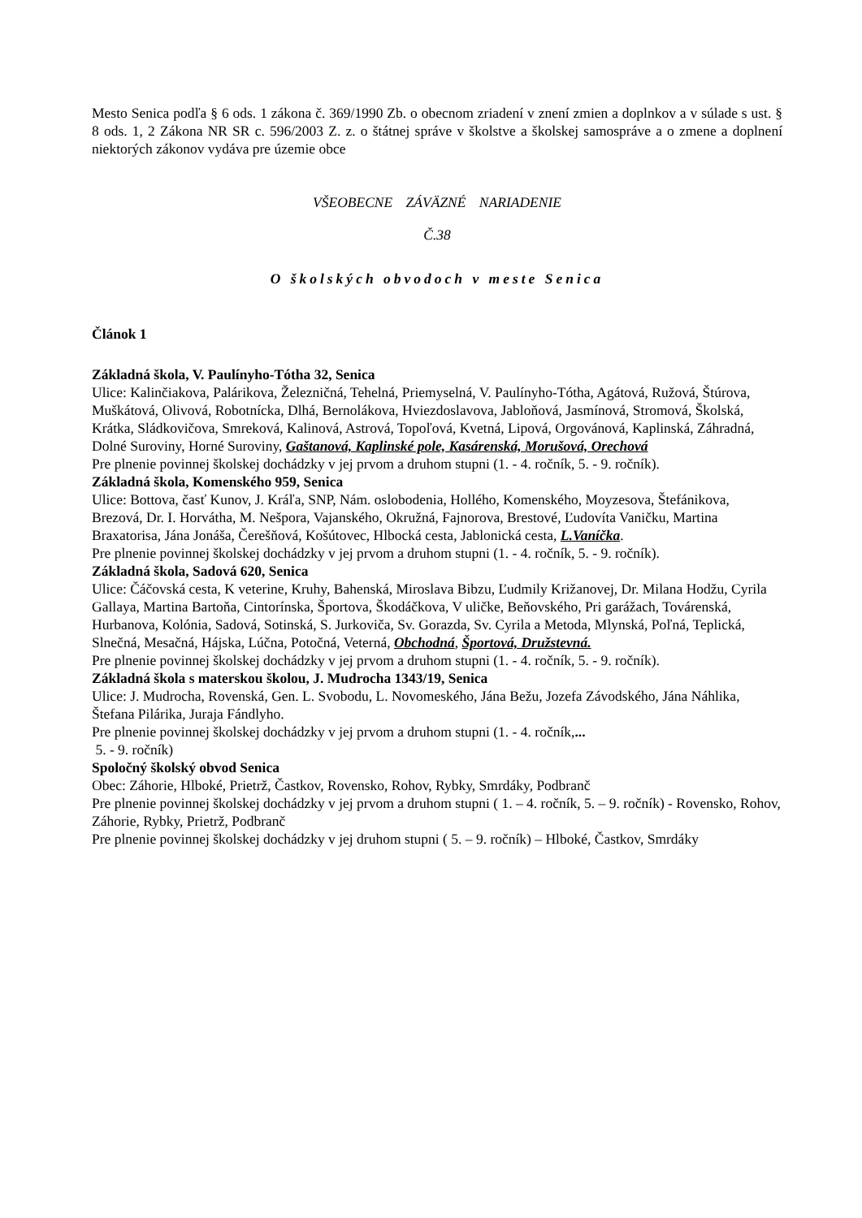Mesto Senica podľa § 6 ods. 1 zákona č. 369/1990 Zb. o obecnom zriadení v znení zmien a doplnkov a v súlade s ust. § 8 ods. 1, 2 Zákona NR SR c. 596/2003 Z. z. o štátnej správe v školstve a školskej samospráve a o zmene a doplnení niektorých zákonov vydáva pre územie obce
VŠEOBECNE ZÁVÄZNÉ NARIADENIE
Č.38
O školských obvodoch v meste Senica
Článok 1
Základná škola, V. Paulínyho-Tótha 32, Senica
Ulice: Kalinčiakova, Palárikova, Železničná, Tehelná, Priemyselná, V. Paulínyho-Tótha, Agátová, Ružová, Štúrova, Muškátová, Olivová, Robotnícka, Dlhá, Bernolákova, Hviezdoslavova, Jabloňová, Jasmínová, Stromová, Školská, Krátka, Sládkovičova, Smreková, Kalinová, Astrová, Topoľová, Kvetná, Lipová, Orgovánová, Kaplinská, Záhradná, Dolné Suroviny, Horné Suroviny, Gaštanová, Kaplinské pole, Kasárenská, Morušová, Orechová
Pre plnenie povinnej školskej dochádzky v jej prvom a druhom stupni (1. - 4. ročník, 5. - 9. ročník).
Základná škola, Komenského 959, Senica
Ulice: Bottova, časť Kunov, J. Kráľa, SNP, Nám. oslobodenia, Hollého, Komenského, Moyzesova, Štefánikova, Brezová, Dr. I. Horvátha, M. Nešpora, Vajanského, Okružná, Fajnorova, Brestové, Ľudovíta Vaničku, Martina Braxatorisa, Jána Jonáša, Čerešňová, Košútovec, Hlbocká cesta, Jablonická cesta, L.Vaníčka.
Pre plnenie povinnej školskej dochádzky v jej prvom a druhom stupni (1. - 4. ročník, 5. - 9. ročník).
Základná škola, Sadová 620, Senica
Ulice: Čáčovská cesta, K veterine, Kruhy, Bahenská, Miroslava Bibzu, Ľudmily Križanovej, Dr. Milana Hodžu, Cyrila Gallaya, Martina Bartoňa, Cintorínska, Športova, Škodáčkova, V uličke, Beňovského, Pri garážach, Továrenská, Hurbanova, Kolónia, Sadová, Sotinská, S. Jurkoviča, Sv. Gorazda, Sv. Cyrila a Metoda, Mlynská, Poľná, Teplická, Slnečná, Mesačná, Hájska, Lúčna, Potočná, Veterná, Obchodná, Športová, Družstevná.
Pre plnenie povinnej školskej dochádzky v jej prvom a druhom stupni (1. - 4. ročník, 5. - 9. ročník).
Základná škola s materskou školou, J. Mudrocha 1343/19, Senica
Ulice: J. Mudrocha, Rovenská, Gen. L. Svobodu, L. Novomeského, Jána Bežu, Jozefa Závodského, Jána Náhlika, Štefana Pilárika, Juraja Fándlyho.
Pre plnenie povinnej školskej dochádzky v jej prvom a druhom stupni (1. - 4. ročník,...
5. - 9. ročník)
Spoločný školský obvod Senica
Obec: Záhorie, Hlboké, Prietrž, Častkov, Rovensko, Rohov, Rybky, Smrdáky, Podbranč
Pre plnenie povinnej školskej dochádzky v jej prvom a druhom stupni ( 1. – 4. ročník, 5. – 9. ročník) - Rovensko, Rohov, Záhorie, Rybky, Prietrž, Podbranč
Pre plnenie povinnej školskej dochádzky v jej druhom stupni ( 5. – 9. ročník) – Hlboké, Častkov, Smrdáky